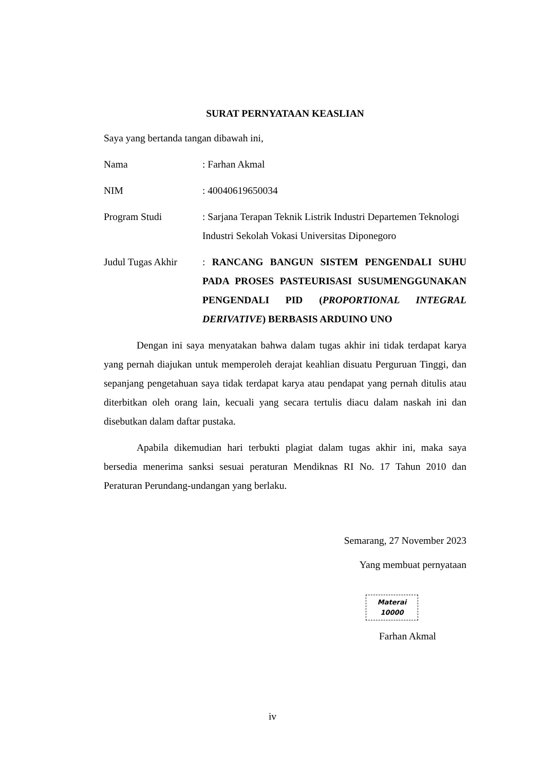SURAT PERNYATAAN KEASLIAN
Saya yang bertanda tangan dibawah ini,
Nama : Farhan Akmal
NIM : 40040619650034
Program Studi : Sarjana Terapan Teknik Listrik Industri Departemen Teknologi Industri Sekolah Vokasi Universitas Diponegoro
Judul Tugas Akhir
: RANCANG BANGUN SISTEM PENGENDALI SUHU PADA PROSES PASTEURISASI SUSUMENGGUNAKAN PENGENDALI PID (PROPORTIONAL INTEGRAL DERIVATIVE) BERBASIS ARDUINO UNO
Dengan ini saya menyatakan bahwa dalam tugas akhir ini tidak terdapat karya yang pernah diajukan untuk memperoleh derajat keahlian disuatu Perguruan Tinggi, dan sepanjang pengetahuan saya tidak terdapat karya atau pendapat yang pernah ditulis atau diterbitkan oleh orang lain, kecuali yang secara tertulis diacu dalam naskah ini dan disebutkan dalam daftar pustaka.
Apabila dikemudian hari terbukti plagiat dalam tugas akhir ini, maka saya bersedia menerima sanksi sesuai peraturan Mendiknas RI No. 17 Tahun 2010 dan Peraturan Perundang-undangan yang berlaku.
Semarang, 27 November 2023
Yang membuat pernyataan
Materai
10000
Farhan Akmal
iv